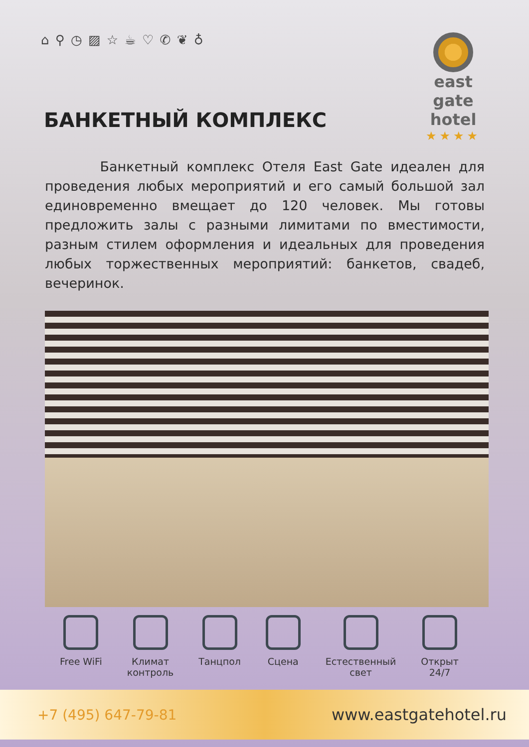⌂ ⚲ ◷ ▨ ☆ ☕ ♡ ✆ ❦ ♁
east gate
hotel
★★★★
БАНКЕТНЫЙ КОМПЛЕКС
Банкетный комплекс Отеля East Gate идеален для проведения любых мероприятий и его самый большой зал единовременно вмещает до 120 человек. Мы готовы предложить залы с разными лимитами по вместимости, разным стилем оформления и идеальных для проведения любых торжественных мероприятий: банкетов, свадеб, вечеринок.
Free WiFi Климат
контроль
Танцпол Сцена Естественный
свет
Открыт
24/7
+7 (495) 647-79-81 www.eastgatehotel.ru